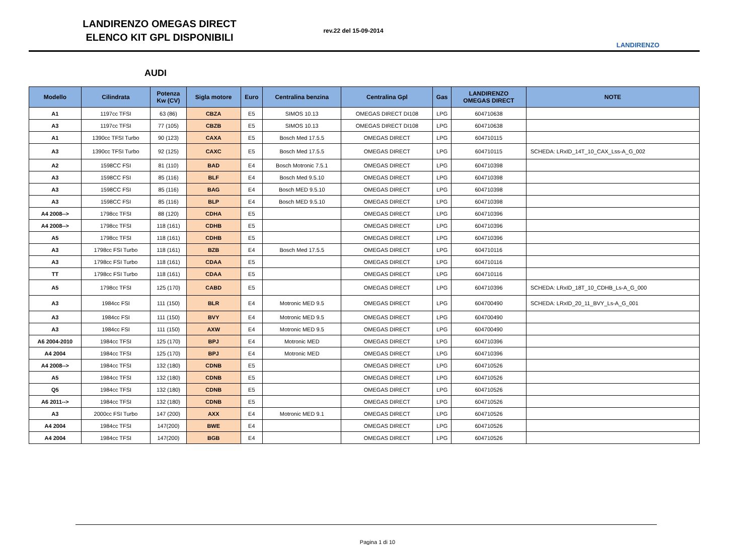LANDIRENZO OMEGAS DIRECT
ELENCO KIT GPL DISPONIBILI
rev.22 del 15-09-2014
LANDIRENZO
AUDI
| Modello | Cilindrata | Potenza Kw (CV) | Sigla motore | Euro | Centralina benzina | Centralina Gpl | Gas | LANDIRENZO OMEGAS DIRECT | NOTE |
| --- | --- | --- | --- | --- | --- | --- | --- | --- | --- |
| A1 | 1197cc TFSI | 63 (86) | CBZA | E5 | SIMOS 10.13 | OMEGAS DIRECT DI108 | LPG | 604710638 | |
| A3 | 1197cc TFSI | 77 (105) | CBZB | E5 | SIMOS 10.13 | OMEGAS DIRECT DI108 | LPG | 604710638 | |
| A1 | 1390cc TFSI Turbo | 90 (123) | CAXA | E5 | Bosch Med 17.5.5 | OMEGAS DIRECT | LPG | 604710115 | |
| A3 | 1390cc TFSI Turbo | 92 (125) | CAXC | E5 | Bosch Med 17.5.5 | OMEGAS DIRECT | LPG | 604710115 | SCHEDA: LRxID_14T_10_CAX_Lss-A_G_002 |
| A2 | 1598CC FSI | 81 (110) | BAD | E4 | Bosch Motronic 7.5.1 | OMEGAS DIRECT | LPG | 604710398 | |
| A3 | 1598CC FSI | 85 (116) | BLF | E4 | Bosch Med 9.5.10 | OMEGAS DIRECT | LPG | 604710398 | |
| A3 | 1598CC FSI | 85 (116) | BAG | E4 | Bosch MED 9.5.10 | OMEGAS DIRECT | LPG | 604710398 | |
| A3 | 1598CC FSI | 85 (116) | BLP | E4 | Bosch MED 9.5.10 | OMEGAS DIRECT | LPG | 604710398 | |
| A4 2008--> | 1798cc TFSI | 88 (120) | CDHA | E5 | | OMEGAS DIRECT | LPG | 604710396 | |
| A4 2008--> | 1798cc TFSI | 118 (161) | CDHB | E5 | | OMEGAS DIRECT | LPG | 604710396 | |
| A5 | 1798cc TFSI | 118 (161) | CDHB | E5 | | OMEGAS DIRECT | LPG | 604710396 | |
| A3 | 1798cc FSI Turbo | 118 (161) | BZB | E4 | Bosch Med 17.5.5 | OMEGAS DIRECT | LPG | 604710116 | |
| A3 | 1798cc FSI Turbo | 118 (161) | CDAA | E5 | | OMEGAS DIRECT | LPG | 604710116 | |
| TT | 1798cc FSI Turbo | 118 (161) | CDAA | E5 | | OMEGAS DIRECT | LPG | 604710116 | |
| A5 | 1798cc TFSI | 125 (170) | CABD | E5 | | OMEGAS DIRECT | LPG | 604710396 | SCHEDA: LRxID_18T_10_CDHB_Ls-A_G_000 |
| A3 | 1984cc FSI | 111 (150) | BLR | E4 | Motronic MED 9.5 | OMEGAS DIRECT | LPG | 604700490 | SCHEDA: LRxID_20_11_BVY_Ls-A_G_001 |
| A3 | 1984cc FSI | 111 (150) | BVY | E4 | Motronic MED 9.5 | OMEGAS DIRECT | LPG | 604700490 | |
| A3 | 1984cc FSI | 111 (150) | AXW | E4 | Motronic MED 9.5 | OMEGAS DIRECT | LPG | 604700490 | |
| A6 2004-2010 | 1984cc TFSI | 125 (170) | BPJ | E4 | Motronic MED | OMEGAS DIRECT | LPG | 604710396 | |
| A4 2004 | 1984cc TFSI | 125 (170) | BPJ | E4 | Motronic MED | OMEGAS DIRECT | LPG | 604710396 | |
| A4 2008--> | 1984cc TFSI | 132 (180) | CDNB | E5 | | OMEGAS DIRECT | LPG | 604710526 | |
| A5 | 1984cc TFSI | 132 (180) | CDNB | E5 | | OMEGAS DIRECT | LPG | 604710526 | |
| Q5 | 1984cc TFSI | 132 (180) | CDNB | E5 | | OMEGAS DIRECT | LPG | 604710526 | |
| A6 2011--> | 1984cc TFSI | 132 (180) | CDNB | E5 | | OMEGAS DIRECT | LPG | 604710526 | |
| A3 | 2000cc FSI Turbo | 147 (200) | AXX | E4 | Motronic MED 9.1 | OMEGAS DIRECT | LPG | 604710526 | |
| A4 2004 | 1984cc TFSI | 147(200) | BWE | E4 | | OMEGAS DIRECT | LPG | 604710526 | |
| A4 2004 | 1984cc TFSI | 147(200) | BGB | E4 | | OMEGAS DIRECT | LPG | 604710526 | |
Pagina 1 di 10